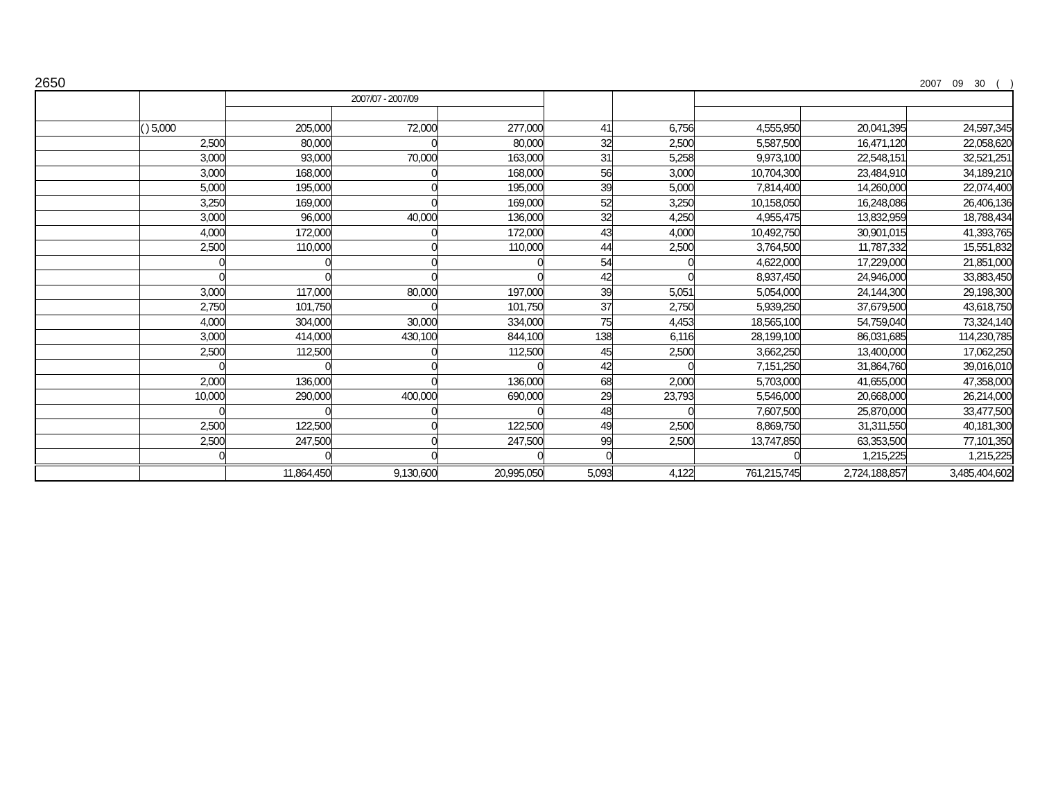2650 2007 09 30 ( )
| | | 2007/07 - 2007/09 | | | | | | | |
| --- | --- | --- | --- | --- | --- | --- | --- | --- | --- |
| | ( ) 5,000 | 205,000 | 72,000 | 277,000 | 41 | 6,756 | 4,555,950 | 20,041,395 | 24,597,345 |
| | 2,500 | 80,000 | 0 | 80,000 | 32 | 2,500 | 5,587,500 | 16,471,120 | 22,058,620 |
| | 3,000 | 93,000 | 70,000 | 163,000 | 31 | 5,258 | 9,973,100 | 22,548,151 | 32,521,251 |
| | 3,000 | 168,000 | 0 | 168,000 | 56 | 3,000 | 10,704,300 | 23,484,910 | 34,189,210 |
| | 5,000 | 195,000 | 0 | 195,000 | 39 | 5,000 | 7,814,400 | 14,260,000 | 22,074,400 |
| | 3,250 | 169,000 | 0 | 169,000 | 52 | 3,250 | 10,158,050 | 16,248,086 | 26,406,136 |
| | 3,000 | 96,000 | 40,000 | 136,000 | 32 | 4,250 | 4,955,475 | 13,832,959 | 18,788,434 |
| | 4,000 | 172,000 | 0 | 172,000 | 43 | 4,000 | 10,492,750 | 30,901,015 | 41,393,765 |
| | 2,500 | 110,000 | 0 | 110,000 | 44 | 2,500 | 3,764,500 | 11,787,332 | 15,551,832 |
| | 0 | 0 | 0 | 0 | 54 | 0 | 4,622,000 | 17,229,000 | 21,851,000 |
| | 0 | 0 | 0 | 0 | 42 | 0 | 8,937,450 | 24,946,000 | 33,883,450 |
| | 3,000 | 117,000 | 80,000 | 197,000 | 39 | 5,051 | 5,054,000 | 24,144,300 | 29,198,300 |
| | 2,750 | 101,750 | 0 | 101,750 | 37 | 2,750 | 5,939,250 | 37,679,500 | 43,618,750 |
| | 4,000 | 304,000 | 30,000 | 334,000 | 75 | 4,453 | 18,565,100 | 54,759,040 | 73,324,140 |
| | 3,000 | 414,000 | 430,100 | 844,100 | 138 | 6,116 | 28,199,100 | 86,031,685 | 114,230,785 |
| | 2,500 | 112,500 | 0 | 112,500 | 45 | 2,500 | 3,662,250 | 13,400,000 | 17,062,250 |
| | 0 | 0 | 0 | 0 | 42 | 0 | 7,151,250 | 31,864,760 | 39,016,010 |
| | 2,000 | 136,000 | 0 | 136,000 | 68 | 2,000 | 5,703,000 | 41,655,000 | 47,358,000 |
| | 10,000 | 290,000 | 400,000 | 690,000 | 29 | 23,793 | 5,546,000 | 20,668,000 | 26,214,000 |
| | 0 | 0 | 0 | 0 | 48 | 0 | 7,607,500 | 25,870,000 | 33,477,500 |
| | 2,500 | 122,500 | 0 | 122,500 | 49 | 2,500 | 8,869,750 | 31,311,550 | 40,181,300 |
| | 2,500 | 247,500 | 0 | 247,500 | 99 | 2,500 | 13,747,850 | 63,353,500 | 77,101,350 |
| | 0 | 0 | 0 | 0 | 0 | | 0 | 1,215,225 | 1,215,225 |
| | | 11,864,450 | 9,130,600 | 20,995,050 | 5,093 | 4,122 | 761,215,745 | 2,724,188,857 | 3,485,404,602 |